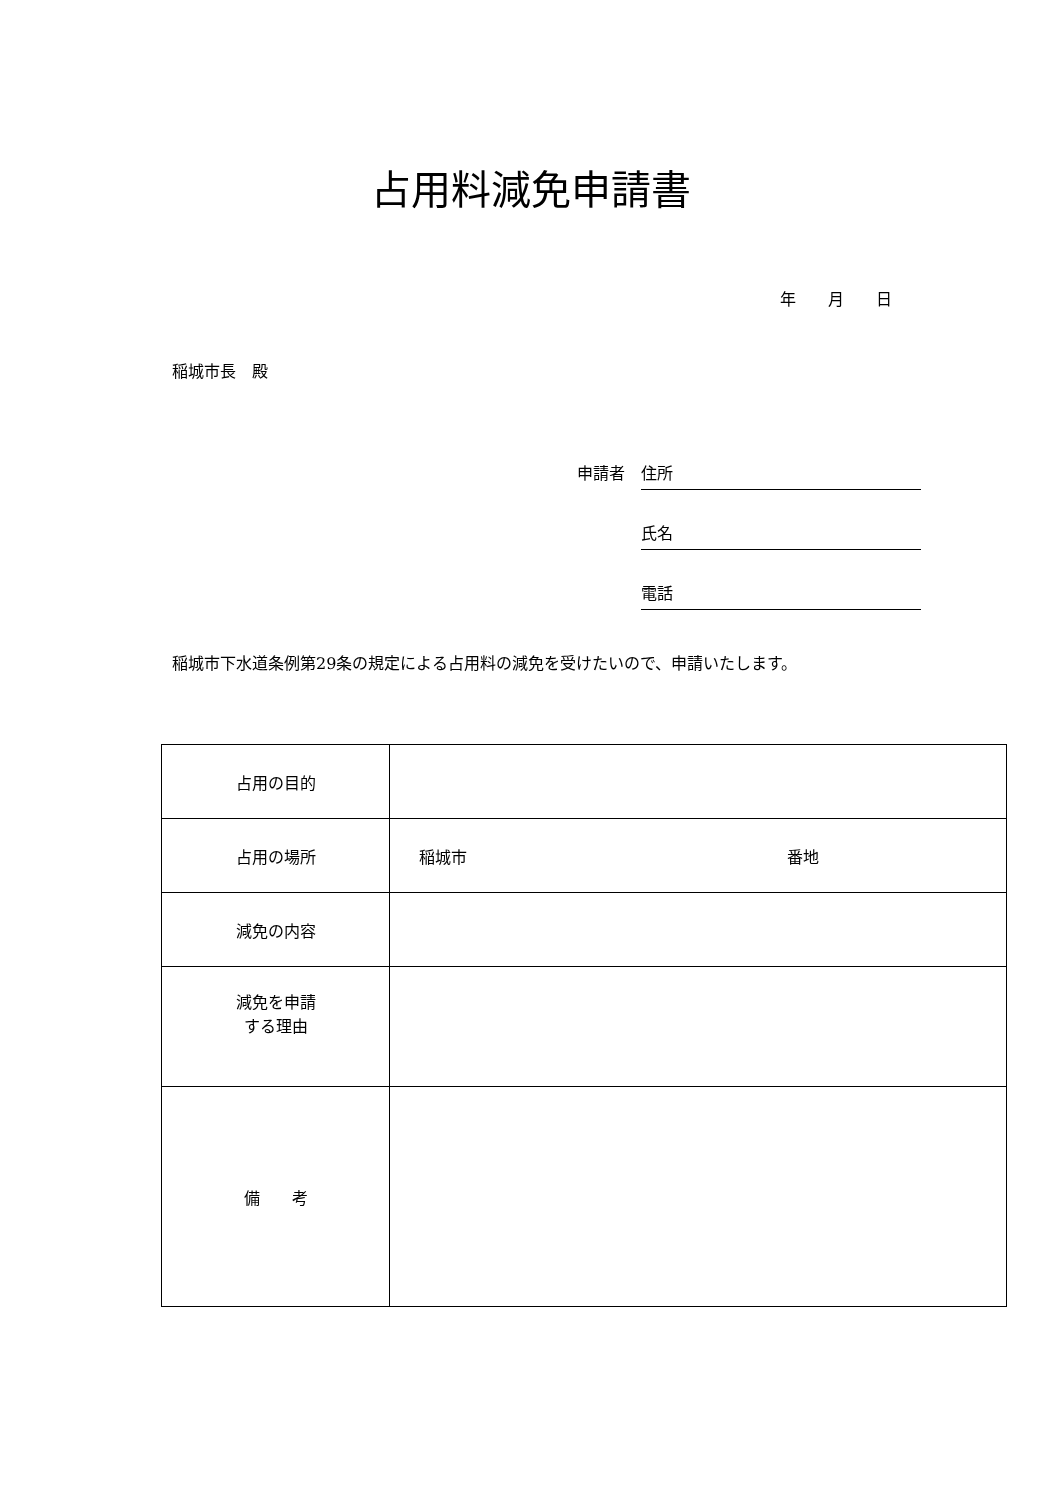占用料減免申請書
年　　月　　日
稲城市長　殿
申請者 住所
氏名
電話
稲城市下水道条例第29条の規定による占用料の減免を受けたいので、申請いたします。
| 占用の目的 | |
| 占用の場所 | 稲城市 番地 |
| 減免の内容 | |
| 減免を申請 する理由 | |
| 備 考 | |